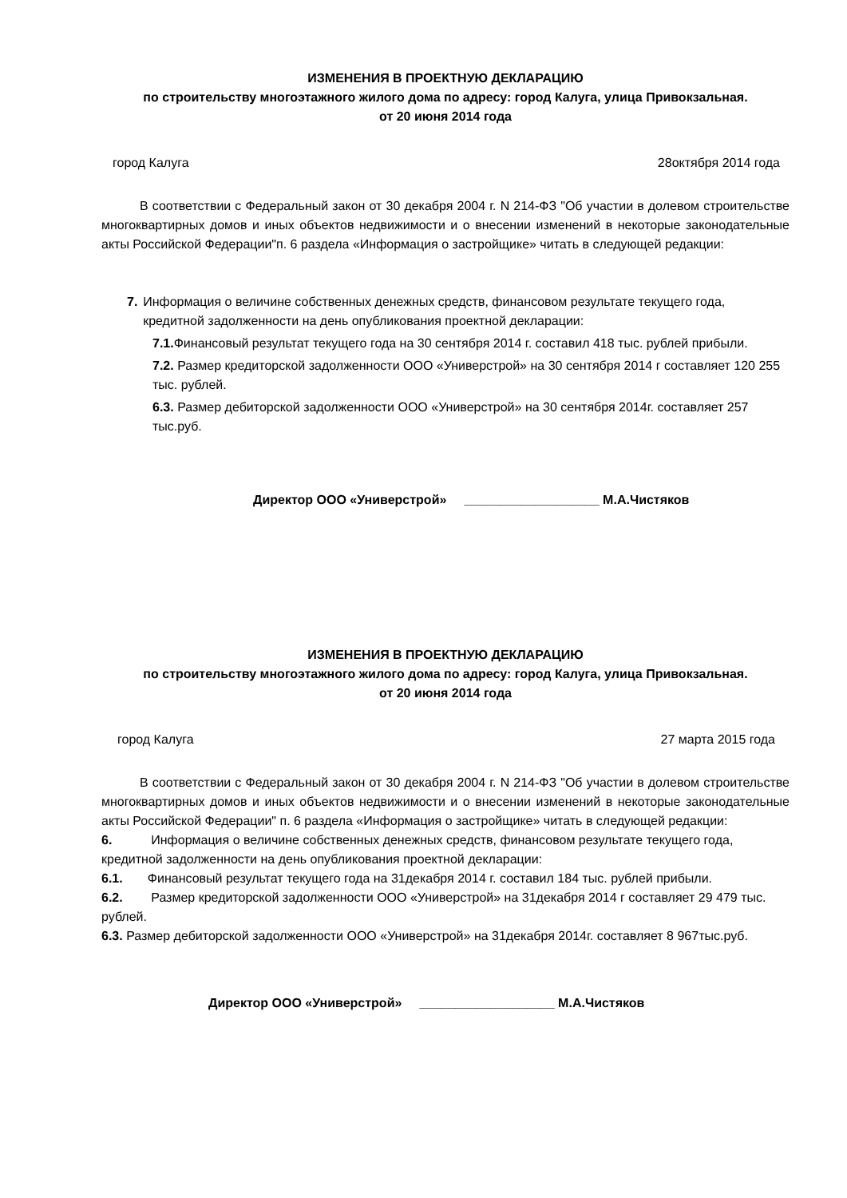ИЗМЕНЕНИЯ В ПРОЕКТНУЮ ДЕКЛАРАЦИЮ
по строительству многоэтажного жилого дома по адресу: город Калуга, улица Привокзальная.
от 20 июня 2014 года
город Калуга 28октября 2014 года
В соответствии с Федеральный закон от 30 декабря 2004 г. N 214-ФЗ "Об участии в долевом строительстве многоквартирных домов и иных объектов недвижимости и о внесении изменений в некоторые законодательные акты Российской Федерации"п. 6 раздела «Информация о застройщике» читать в следующей редакции:
7. Информация о величине собственных денежных средств, финансовом результате текущего года, кредитной задолженности на день опубликования проектной декларации:
7.1. Финансовый результат текущего года на 30 сентября 2014 г. составил 418 тыс. рублей прибыли.
7.2. Размер кредиторской задолженности ООО «Универстрой» на 30 сентября 2014 г составляет 120 255 тыс. рублей.
6.3. Размер дебиторской задолженности ООО «Универстрой» на 30 сентября 2014г. составляет 257 тыс.руб.
Директор ООО «Универстрой» ___________________ М.А.Чистяков
ИЗМЕНЕНИЯ В ПРОЕКТНУЮ ДЕКЛАРАЦИЮ
по строительству многоэтажного жилого дома по адресу: город Калуга, улица Привокзальная.
от 20 июня 2014 года
город Калуга 27 марта 2015 года
В соответствии с Федеральный закон от 30 декабря 2004 г. N 214-ФЗ "Об участии в долевом строительстве многоквартирных домов и иных объектов недвижимости и о внесении изменений в некоторые законодательные акты Российской Федерации" п. 6 раздела «Информация о застройщике» читать в следующей редакции:
6. Информация о величине собственных денежных средств, финансовом результате текущего года, кредитной задолженности на день опубликования проектной декларации:
6.1. Финансовый результат текущего года на 31декабря 2014 г. составил 184 тыс. рублей прибыли.
6.2. Размер кредиторской задолженности ООО «Универстрой» на 31декабря 2014 г составляет 29 479 тыс. рублей.
6.3. Размер дебиторской задолженности ООО «Универстрой» на 31декабря 2014г. составляет 8 967тыс.руб.
Директор ООО «Универстрой» ___________________ М.А.Чистяков